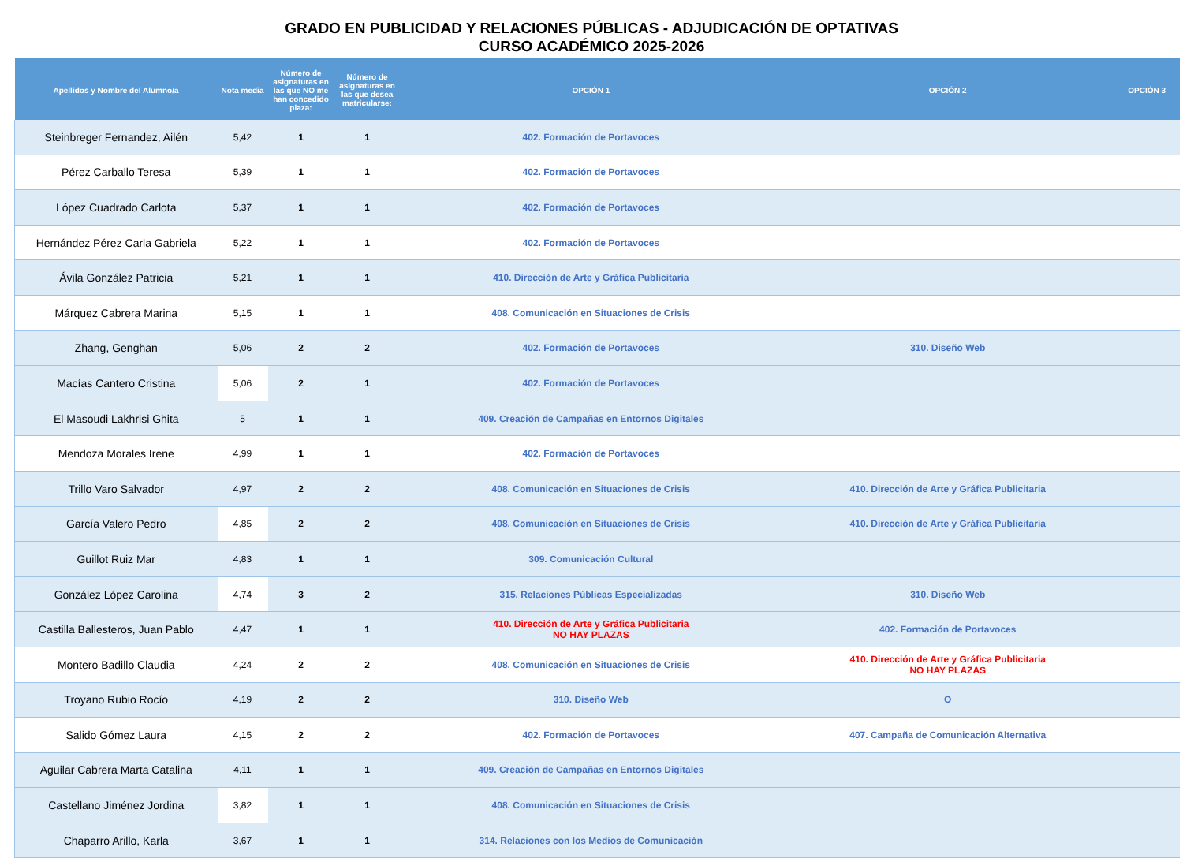GRADO EN PUBLICIDAD Y RELACIONES PÚBLICAS - ADJUDICACIÓN DE OPTATIVAS
CURSO ACADÉMICO 2025-2026
| Apellidos y Nombre del Alumno/a | Nota media | Número de asignaturas en las que NO me han concedido plaza: | Número de asignaturas en las que desea matricularse: | OPCIÓN 1 | OPCIÓN 2 | OPCIÓN 3 |
| --- | --- | --- | --- | --- | --- | --- |
| Steinbreger Fernandez, Ailén | 5,42 | 1 | 1 | 402. Formación de Portavoces | | |
| Pérez Carballo Teresa | 5,39 | 1 | 1 | 402. Formación de Portavoces | | |
| López Cuadrado Carlota | 5,37 | 1 | 1 | 402. Formación de Portavoces | | |
| Hernández Pérez Carla Gabriela | 5,22 | 1 | 1 | 402. Formación de Portavoces | | |
| Ávila González Patricia | 5,21 | 1 | 1 | 410. Dirección de Arte y Gráfica Publicitaria | | |
| Márquez Cabrera Marina | 5,15 | 1 | 1 | 408. Comunicación en Situaciones de Crisis | | |
| Zhang, Genghan | 5,06 | 2 | 2 | 402. Formación de Portavoces | 310. Diseño Web | |
| Macías Cantero Cristina | 5,06 | 2 | 1 | 402. Formación de Portavoces | | |
| El Masoudi Lakhrisi Ghita | 5 | 1 | 1 | 409. Creación de Campañas en Entornos Digitales | | |
| Mendoza Morales Irene | 4,99 | 1 | 1 | 402. Formación de Portavoces | | |
| Trillo Varo Salvador | 4,97 | 2 | 2 | 408. Comunicación en Situaciones de Crisis | 410. Dirección de Arte y Gráfica Publicitaria | |
| García Valero Pedro | 4,85 | 2 | 2 | 408. Comunicación en Situaciones de Crisis | 410. Dirección de Arte y Gráfica Publicitaria | |
| Guillot Ruiz Mar | 4,83 | 1 | 1 | 309. Comunicación Cultural | | |
| González López Carolina | 4,74 | 3 | 2 | 315. Relaciones Públicas Especializadas | 310. Diseño Web | |
| Castilla Ballesteros, Juan Pablo | 4,47 | 1 | 1 | 410. Dirección de Arte y Gráfica Publicitaria NO HAY PLAZAS | 402. Formación de Portavoces | |
| Montero Badillo Claudia | 4,24 | 2 | 2 | 408. Comunicación en Situaciones de Crisis | 410. Dirección de Arte y Gráfica Publicitaria NO HAY PLAZAS | |
| Troyano Rubio Rocío | 4,19 | 2 | 2 | 310. Diseño Web | O | |
| Salido Gómez Laura | 4,15 | 2 | 2 | 402. Formación de Portavoces | 407. Campaña de Comunicación Alternativa | |
| Aguilar Cabrera Marta Catalina | 4,11 | 1 | 1 | 409. Creación de Campañas en Entornos Digitales | | |
| Castellano Jiménez Jordina | 3,82 | 1 | 1 | 408. Comunicación en Situaciones de Crisis | | |
| Chaparro Arillo, Karla | 3,67 | 1 | 1 | 314. Relaciones con los Medios de Comunicación | | |